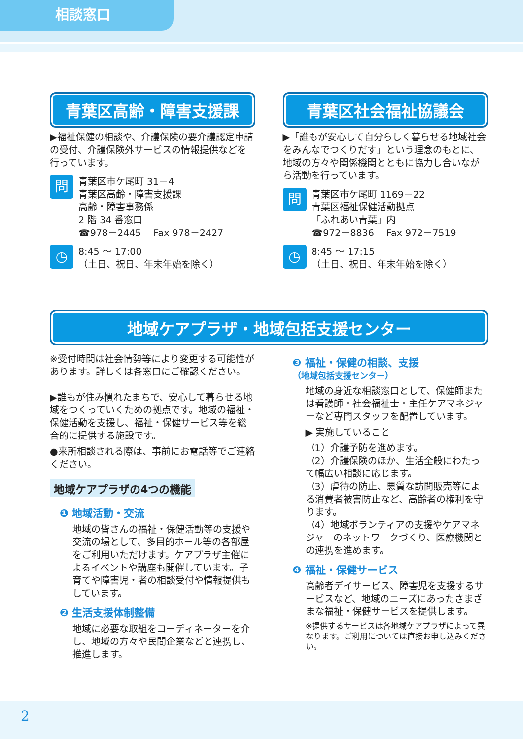相談窓口
青葉区高齢・障害支援課
▶福祉保健の相談や、介護保険の要介護認定申請の受付、介護保険外サービスの情報提供などを行っています。
問
青葉区市ケ尾町 31－4
青葉区高齢・障害支援課
高齢・障害事務係
2 階 34 番窓口
☎978－2445 　Fax 978－2427
◷
8:45 ～ 17:00
（土日、祝日、年末年始を除く）
青葉区社会福祉協議会
▶「誰もが安心して自分らしく暮らせる地域社会をみんなでつくりだす」という理念のもとに、地域の方々や関係機関とともに協力し合いながら活動を行っています。
問
青葉区市ケ尾町 1169－22
青葉区福祉保健活動拠点
「ふれあい青葉」内
☎972－8836 　Fax 972－7519
◷
8:45 ～ 17:15
（土日、祝日、年末年始を除く）
地域ケアプラザ・地域包括支援センター
※受付時間は社会情勢等により変更する可能性があります。詳しくは各窓口にご確認ください。
▶誰もが住み慣れたまちで、安心して暮らせる地域をつくっていくための拠点です。地域の福祉・保健活動を支援し、福祉・保健サービス等を総合的に提供する施設です。
●来所相談される際は、事前にお電話等でご連絡ください。
地域ケアプラザの4つの機能
❶ 地域活動・交流
地域の皆さんの福祉・保健活動等の支援や交流の場として、多目的ホール等の各部屋をご利用いただけます。ケアプラザ主催によるイベントや講座も開催しています。子育てや障害児・者の相談受付や情報提供もしています。
❷ 生活支援体制整備
地域に必要な取組をコーディネーターを介し、地域の方々や民間企業などと連携し、推進します。
❸ 福祉・保健の相談、支援
（地域包括支援センター）
地域の身近な相談窓口として、保健師または看護師・社会福祉士・主任ケアマネジャーなど専門スタッフを配置しています。
▶ 実施していること
（1）介護予防を進めます。
（2）介護保険のほか、生活全般にわたって幅広い相談に応じます。
（3）虐待の防止、悪質な訪問販売等による消費者被害防止など、高齢者の権利を守ります。
（4）地域ボランティアの支援やケアマネジャーのネットワークづくり、医療機関との連携を進めます。
❹ 福祉・保健サービス
高齢者デイサービス、障害児を支援するサービスなど、地域のニーズにあったさまざまな福祉・保健サービスを提供します。
※提供するサービスは各地域ケアプラザによって異なります。ご利用については直接お申し込みください。
2